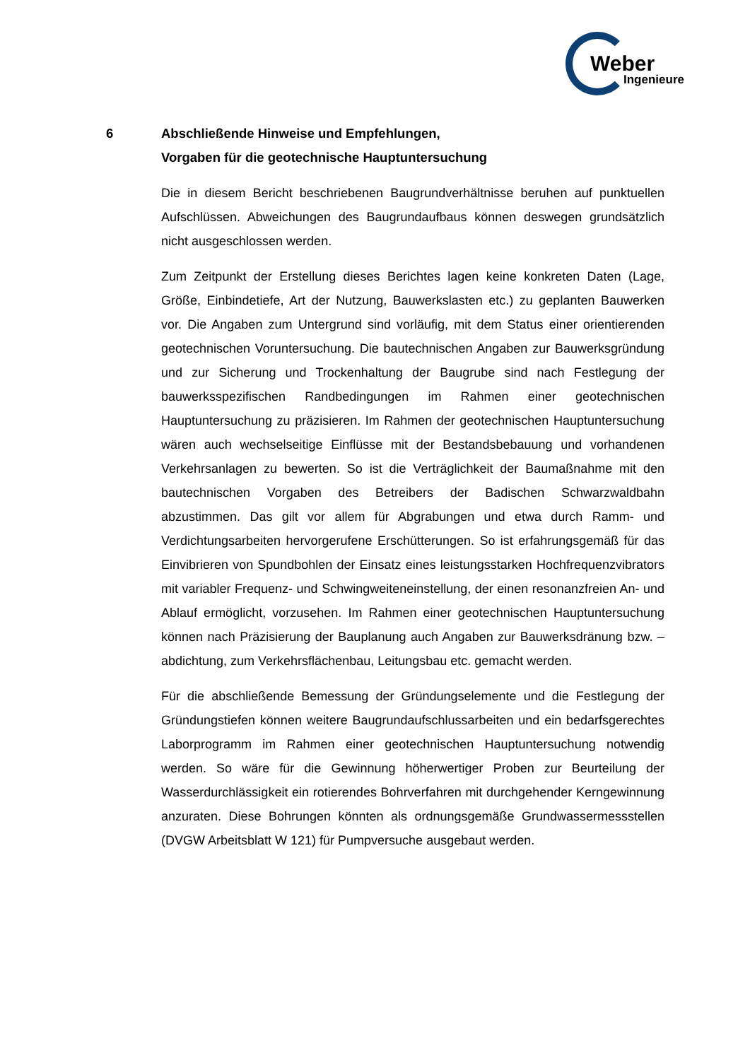Weber
Ingenieure
6 Abschließende Hinweise und Empfehlungen,
Vorgaben für die geotechnische Hauptuntersuchung
Die in diesem Bericht beschriebenen Baugrundverhältnisse beruhen auf punktu­ellen Aufschlüssen. Abweichungen des Baugrundaufbaus können deswegen grundsätzlich nicht ausgeschlossen werden.
Zum Zeitpunkt der Erstellung dieses Berichtes lagen keine konkreten Daten (Lage, Größe, Einbindetiefe, Art der Nutzung, Bauwerkslasten etc.) zu geplanten Bauwerken vor. Die Angaben zum Untergrund sind vorläufig, mit dem Status einer orientierenden geotechnischen Voruntersuchung. Die bautechnischen Angaben zur Bauwerksgründung und zur Sicherung und Trockenhaltung der Baugrube sind nach Festlegung der bauwerksspezifischen Randbedingungen im Rahmen einer geotechnischen Hauptuntersuchung zu präzisieren. Im Rahmen der geotechnischen Hauptuntersuchung wären auch wechselseitige Einflüsse mit der Bestandsbebauung und vorhandenen Verkehrsanlagen zu bewerten. So ist die Verträglichkeit der Baumaßnahme mit den bautechnischen Vorgaben des Betreibers der Badischen Schwarzwaldbahn abzustimmen. Das gilt vor allem für Abgrabungen und etwa durch Ramm- und Verdichtungsarbeiten hervorgerufene Erschütterungen. So ist erfahrungsgemäß für das Einvibrieren von Spundbohlen der Einsatz eines leistungsstarken Hochfrequenzvibrators mit variabler Frequenz- und Schwingweiteneinstellung, der einen resonanzfreien An- und Ablauf ermöglicht, vorzusehen. Im Rahmen einer geotechnischen Hauptuntersuchung können nach Präzisierung der Bauplanung auch Angaben zur Bauwerksdränung bzw. –abdichtung, zum Verkehrsflächenbau, Leitungsbau etc. gemacht werden.
Für die abschließende Bemessung der Gründungselemente und die Festlegung der Gründungstiefen können weitere Baugrundaufschlussarbeiten und ein bedarfsgerechtes Laborprogramm im Rahmen einer geotechnischen Hauptuntersuchung notwendig werden. So wäre für die Gewinnung höherwertiger Proben zur Beurteilung der Wasserdurchlässigkeit ein rotierendes Bohrverfahren mit durchgehender Kerngewinnung anzuraten. Diese Bohrungen könnten als ordnungsgemäße Grundwassermessstellen (DVGW Arbeitsblatt W 121) für Pumpversuche ausgebaut werden.